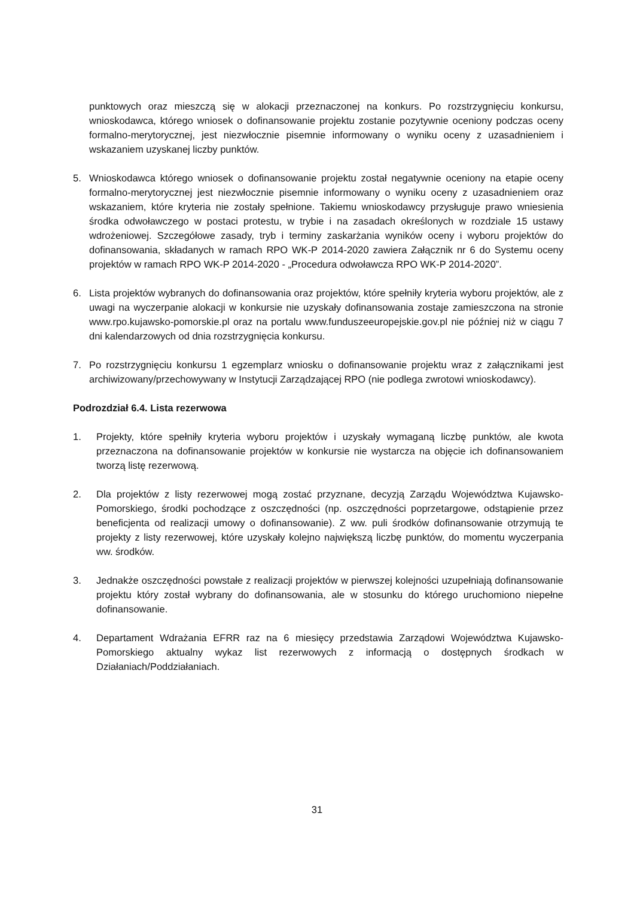punktowych oraz mieszczą się w alokacji przeznaczonej na konkurs. Po rozstrzygnięciu konkursu, wnioskodawca, którego wniosek o dofinansowanie projektu zostanie pozytywnie oceniony podczas oceny formalno-merytorycznej, jest niezwłocznie pisemnie informowany o wyniku oceny z uzasadnieniem i wskazaniem uzyskanej liczby punktów.
5. Wnioskodawca którego wniosek o dofinansowanie projektu został negatywnie oceniony na etapie oceny formalno-merytorycznej jest niezwłocznie pisemnie informowany o wyniku oceny z uzasadnieniem oraz wskazaniem, które kryteria nie zostały spełnione. Takiemu wnioskodawcy przysługuje prawo wniesienia środka odwoławczego w postaci protestu, w trybie i na zasadach określonych w rozdziale 15 ustawy wdrożeniowej. Szczegółowe zasady, tryb i terminy zaskarżania wyników oceny i wyboru projektów do dofinansowania, składanych w ramach RPO WK-P 2014-2020 zawiera Załącznik nr 6 do Systemu oceny projektów w ramach RPO WK-P 2014-2020 - „Procedura odwoławcza RPO WK-P 2014-2020”.
6. Lista projektów wybranych do dofinansowania oraz projektów, które spełniły kryteria wyboru projektów, ale z uwagi na wyczerpanie alokacji w konkursie nie uzyskały dofinansowania zostaje zamieszczona na stronie www.rpo.kujawsko-pomorskie.pl oraz na portalu www.funduszeeuropejskie.gov.pl nie później niż w ciągu 7 dni kalendarzowych od dnia rozstrzygnięcia konkursu.
7. Po rozstrzygnięciu konkursu 1 egzemplarz wniosku o dofinansowanie projektu wraz z załącznikami jest archiwizowany/przechowywany w Instytucji Zarządzającej RPO (nie podlega zwrotowi wnioskodawcy).
Podrozdział 6.4. Lista rezerwowa
1. Projekty, które spełniły kryteria wyboru projektów i uzyskały wymaganą liczbę punktów, ale kwota przeznaczona na dofinansowanie projektów w konkursie nie wystarcza na objęcie ich dofinansowaniem tworzą listę rezerwową.
2. Dla projektów z listy rezerwowej mogą zostać przyznane, decyzją Zarządu Województwa Kujawsko-Pomorskiego, środki pochodzące z oszczędności (np. oszczędności poprzetargowe, odstąpienie przez beneficjenta od realizacji umowy o dofinansowanie). Z ww. puli środków dofinansowanie otrzymują te projekty z listy rezerwowej, które uzyskały kolejno największą liczbę punktów, do momentu wyczerpania ww. środków.
3. Jednakże oszczędności powstałe z realizacji projektów w pierwszej kolejności uzupełniają dofinansowanie projektu który został wybrany do dofinansowania, ale w stosunku do którego uruchomiono niepełne dofinansowanie.
4. Departament Wdrażania EFRR raz na 6 miesięcy przedstawia Zarządowi Województwa Kujawsko-Pomorskiego aktualny wykaz list rezerwowych z informacją o dostępnych środkach w Działaniach/Poddziałaniach.
31